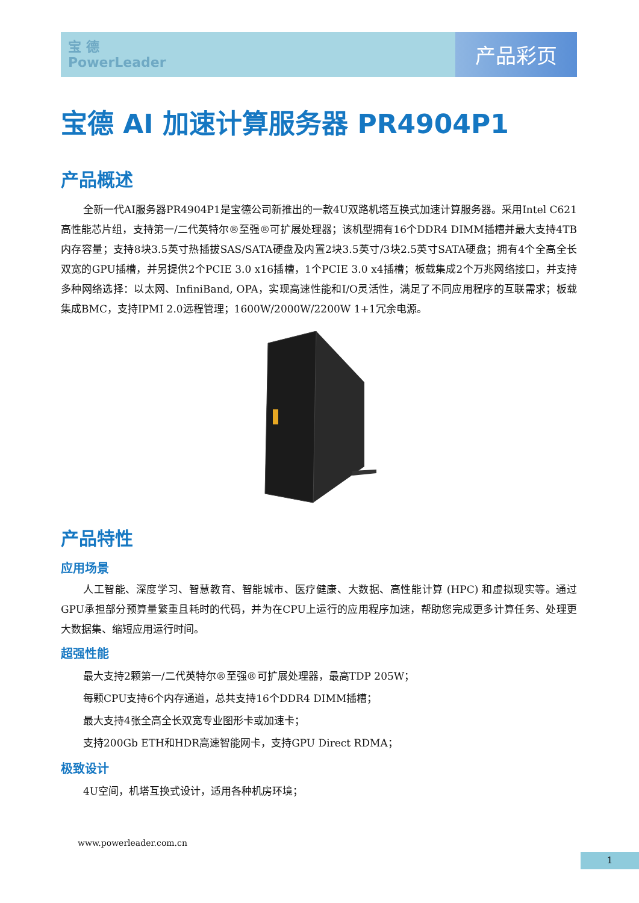宝 德
PowerLeader
产品彩页
宝德 AI 加速计算服务器 PR4904P1
产品概述
全新一代AI服务器PR4904P1是宝德公司新推出的一款4U双路机塔互换式加速计算服务器。采用Intel C621高性能芯片组，支持第一/二代英特尔®至强®可扩展处理器；该机型拥有16个DDR4 DIMM插槽并最大支持4TB内存容量；支持8块3.5英寸热插拔SAS/SATA硬盘及内置2块3.5英寸/3块2.5英寸SATA硬盘；拥有4个全高全长双宽的GPU插槽，并另提供2个PCIE 3.0 x16插槽，1个PCIE 3.0 x4插槽；板载集成2个万兆网络接口，并支持多种网络选择：以太网、InfiniBand, OPA，实现高速性能和I/O灵活性，满足了不同应用程序的互联需求；板载集成BMC，支持IPMI 2.0远程管理；1600W/2000W/2200W 1+1冗余电源。
产品特性
应用场景
人工智能、深度学习、智慧教育、智能城市、医疗健康、大数据、高性能计算 (HPC) 和虚拟现实等。通过GPU承担部分预算量繁重且耗时的代码，并为在CPU上运行的应用程序加速，帮助您完成更多计算任务、处理更大数据集、缩短应用运行时间。
超强性能
最大支持2颗第一/二代英特尔®至强®可扩展处理器，最高TDP 205W；
每颗CPU支持6个内存通道，总共支持16个DDR4 DIMM插槽；
最大支持4张全高全长双宽专业图形卡或加速卡；
支持200Gb ETH和HDR高速智能网卡，支持GPU Direct RDMA；
极致设计
4U空间，机塔互换式设计，适用各种机房环境；
www.powerleader.com.cn
1